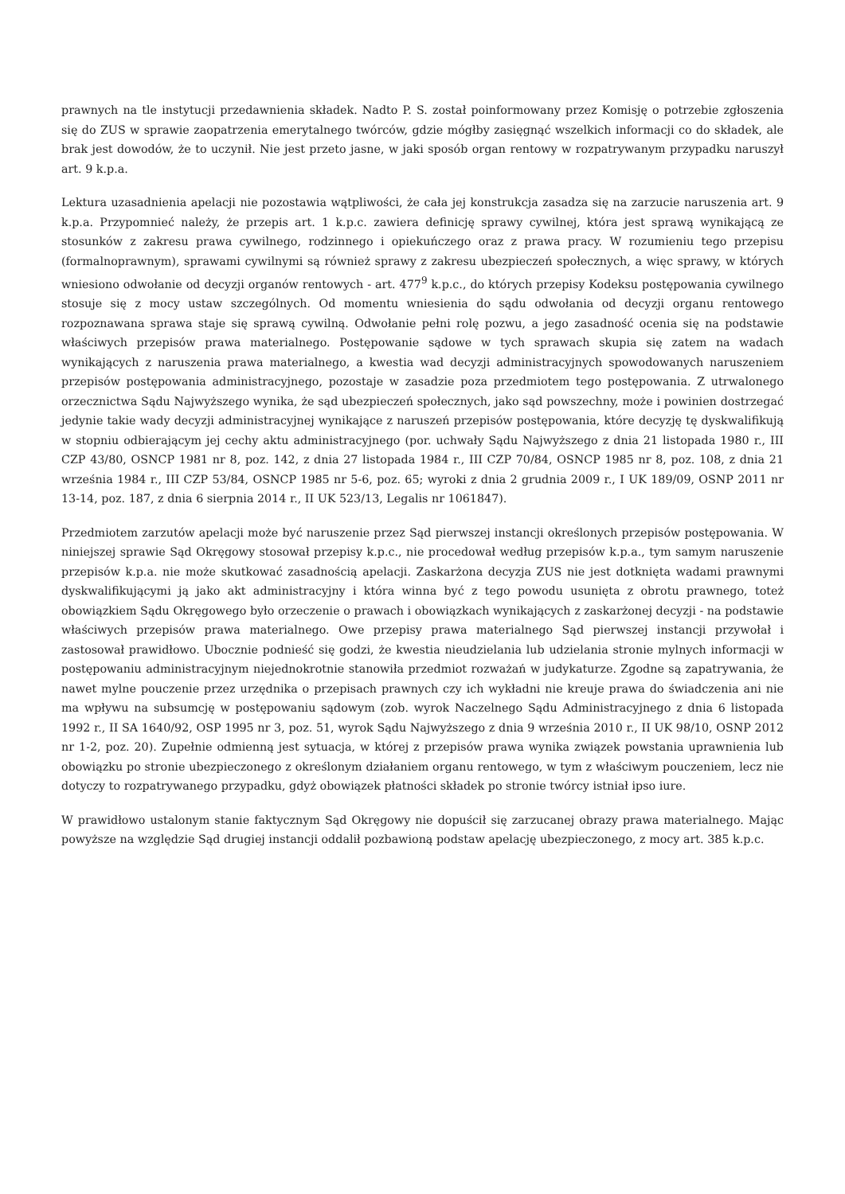prawnych na tle instytucji przedawnienia składek. Nadto P. S. został poinformowany przez Komisję o potrzebie zgłoszenia się do ZUS w sprawie zaopatrzenia emerytalnego twórców, gdzie mógłby zasięgnąć wszelkich informacji co do składek, ale brak jest dowodów, że to uczynił. Nie jest przeto jasne, w jaki sposób organ rentowy w rozpatrywanym przypadku naruszył art. 9 k.p.a.
Lektura uzasadnienia apelacji nie pozostawia wątpliwości, że cała jej konstrukcja zasadza się na zarzucie naruszenia art. 9 k.p.a. Przypomnieć należy, że przepis art. 1 k.p.c. zawiera definicję sprawy cywilnej, która jest sprawą wynikającą ze stosunków z zakresu prawa cywilnego, rodzinnego i opiekuńczego oraz z prawa pracy. W rozumieniu tego przepisu (formalnoprawnym), sprawami cywilnymi są również sprawy z zakresu ubezpieczeń społecznych, a więc sprawy, w których wniesiono odwołanie od decyzji organów rentowych - art. 477<sup>9</sup> k.p.c., do których przepisy Kodeksu postępowania cywilnego stosuje się z mocy ustaw szczególnych. Od momentu wniesienia do sądu odwołania od decyzji organu rentowego rozpoznawana sprawa staje się sprawą cywilną. Odwołanie pełni rolę pozwu, a jego zasadność ocenia się na podstawie właściwych przepisów prawa materialnego. Postępowanie sądowe w tych sprawach skupia się zatem na wadach wynikających z naruszenia prawa materialnego, a kwestia wad decyzji administracyjnych spowodowanych naruszeniem przepisów postępowania administracyjnego, pozostaje w zasadzie poza przedmiotem tego postępowania. Z utrwalonego orzecznictwa Sądu Najwyższego wynika, że sąd ubezpieczeń społecznych, jako sąd powszechny, może i powinien dostrzegać jedynie takie wady decyzji administracyjnej wynikające z naruszeń przepisów postępowania, które decyzję tę dyskwalifikują w stopniu odbierającym jej cechy aktu administracyjnego (por. uchwały Sądu Najwyższego z dnia 21 listopada 1980 r., III CZP 43/80, OSNCP 1981 nr 8, poz. 142, z dnia 27 listopada 1984 r., III CZP 70/84, OSNCP 1985 nr 8, poz. 108, z dnia 21 września 1984 r., III CZP 53/84, OSNCP 1985 nr 5-6, poz. 65; wyroki z dnia 2 grudnia 2009 r., I UK 189/09, OSNP 2011 nr 13-14, poz. 187, z dnia 6 sierpnia 2014 r., II UK 523/13, Legalis nr 1061847).
Przedmiotem zarzutów apelacji może być naruszenie przez Sąd pierwszej instancji określonych przepisów postępowania. W niniejszej sprawie Sąd Okręgowy stosował przepisy k.p.c., nie procedował według przepisów k.p.a., tym samym naruszenie przepisów k.p.a. nie może skutkować zasadnością apelacji. Zaskarżona decyzja ZUS nie jest dotknięta wadami prawnymi dyskwalifikującymi ją jako akt administracyjny i która winna być z tego powodu usunięta z obrotu prawnego, toteż obowiązkiem Sądu Okręgowego było orzeczenie o prawach i obowiązkach wynikających z zaskarżonej decyzji - na podstawie właściwych przepisów prawa materialnego. Owe przepisy prawa materialnego Sąd pierwszej instancji przywołał i zastosował prawidłowo. Ubocznie podnieść się godzi, że kwestia nieudzielania lub udzielania stronie mylnych informacji w postępowaniu administracyjnym niejednokrotnie stanowiła przedmiot rozważań w judykaturze. Zgodne są zapatrywania, że nawet mylne pouczenie przez urzędnika o przepisach prawnych czy ich wykładni nie kreuje prawa do świadczenia ani nie ma wpływu na subsumcję w postępowaniu sądowym (zob. wyrok Naczelnego Sądu Administracyjnego z dnia 6 listopada 1992 r., II SA 1640/92, OSP 1995 nr 3, poz. 51, wyrok Sądu Najwyższego z dnia 9 września 2010 r., II UK 98/10, OSNP 2012 nr 1-2, poz. 20). Zupełnie odmienną jest sytuacja, w której z przepisów prawa wynika związek powstania uprawnienia lub obowiązku po stronie ubezpieczonego z określonym działaniem organu rentowego, w tym z właściwym pouczeniem, lecz nie dotyczy to rozpatrywanego przypadku, gdyż obowiązek płatności składek po stronie twórcy istniał ipso iure.
W prawidłowo ustalonym stanie faktycznym Sąd Okręgowy nie dopuścił się zarzucanej obrazy prawa materialnego. Mając powyższe na względzie Sąd drugiej instancji oddalił pozbawioną podstaw apelację ubezpieczonego, z mocy art. 385 k.p.c.